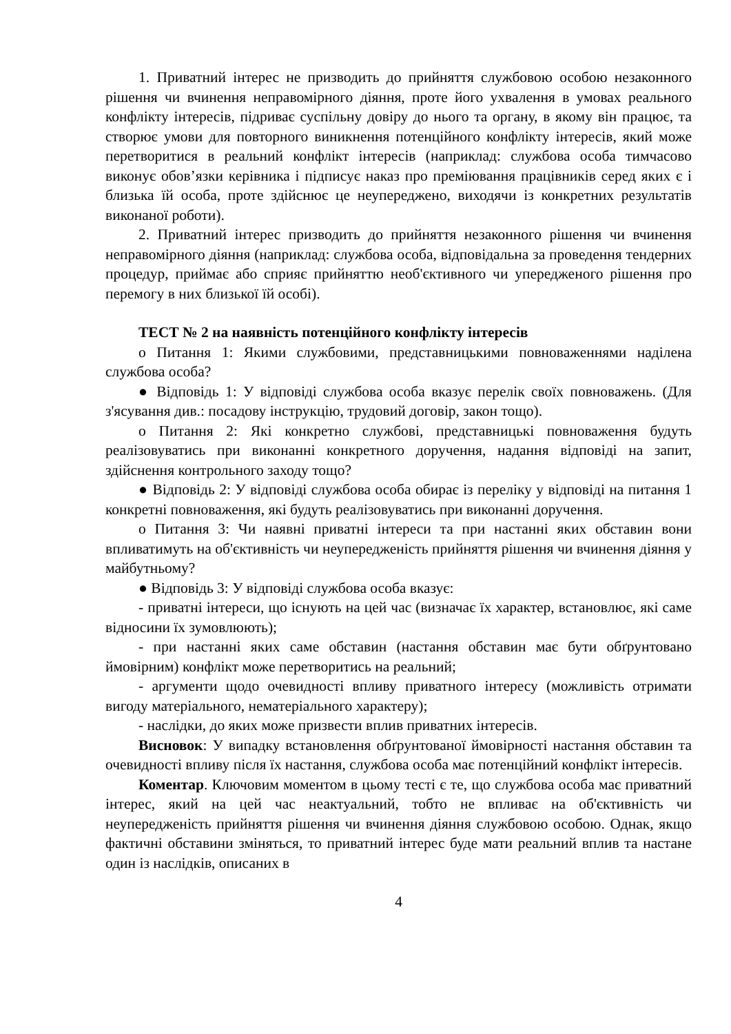1. Приватний інтерес не призводить до прийняття службовою особою незаконного рішення чи вчинення неправомірного діяння, проте його ухвалення в умовах реального конфлікту інтересів, підриває суспільну довіру до нього та органу, в якому він працює, та створює умови для повторного виникнення потенційного конфлікту інтересів, який може перетворитися в реальний конфлікт інтересів (наприклад: службова особа тимчасово виконує обов’язки керівника і підписує наказ про преміювання працівників серед яких є і близька їй особа, проте здійснює це неупереджено, виходячи із конкретних результатів виконаної роботи).
2. Приватний інтерес призводить до прийняття незаконного рішення чи вчинення неправомірного діяння (наприклад: службова особа, відповідальна за проведення тендерних процедур, приймає або сприяє прийняттю необ'єктивного чи упередженого рішення про перемогу в них близької їй особі).
ТЕСТ № 2 на наявність потенційного конфлікту інтересів
o Питання 1: Якими службовими, представницькими повноваженнями наділена службова особа?
● Відповідь 1: У відповіді службова особа вказує перелік своїх повноважень. (Для з'ясування див.: посадову інструкцію, трудовий договір, закон тощо).
o Питання 2: Які конкретно службові, представницькі повноваження будуть реалізовуватись при виконанні конкретного доручення, надання відповіді на запит, здійснення контрольного заходу тощо?
● Відповідь 2: У відповіді службова особа обирає із переліку у відповіді на питання 1 конкретні повноваження, які будуть реалізовуватись при виконанні доручення.
o Питання 3: Чи наявні приватні інтереси та при настанні яких обставин вони впливатимуть на об'єктивність чи неупередженість прийняття рішення чи вчинення діяння у майбутньому?
● Відповідь 3: У відповіді службова особа вказує:
- приватні інтереси, що існують на цей час (визначає їх характер, встановлює, які саме відносини їх зумовлюють);
- при настанні яких саме обставин (настання обставин має бути обґрунтовано ймовірним) конфлікт може перетворитись на реальний;
- аргументи щодо очевидності впливу приватного інтересу (можливість отримати вигоду матеріального, нематеріального характеру);
- наслідки, до яких може призвести вплив приватних інтересів.
Висновок: У випадку встановлення обґрунтованої ймовірності настання обставин та очевидності впливу після їх настання, службова особа має потенційний конфлікт інтересів.
Коментар. Ключовим моментом в цьому тесті є те, що службова особа має приватний інтерес, який на цей час неактуальний, тобто не впливає на об'єктивність чи неупередженість прийняття рішення чи вчинення діяння службовою особою. Однак, якщо фактичні обставини зміняться, то приватний інтерес буде мати реальний вплив та настане один із наслідків, описаних в
4